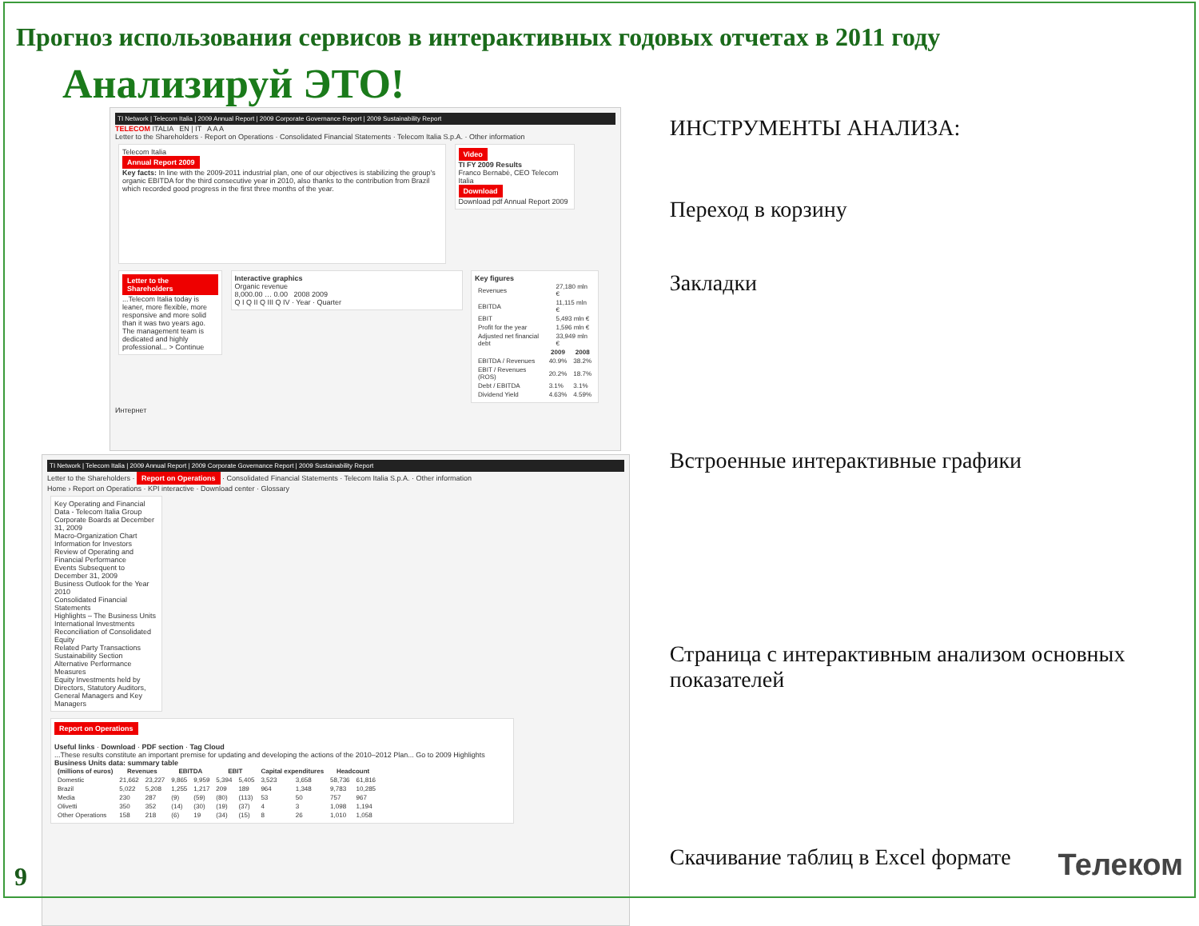Прогноз использования сервисов в интерактивных годовых отчетах в 2011 году
Анализируй ЭТО!
TI Network | Telecom Italia | 2009 Annual Report | 2009 Corporate Governance Report | 2009 Sustainability Report
TELECOM ITALIA EN | IT A A A
Letter to the Shareholders · Report on Operations · Consolidated Financial Statements · Telecom Italia S.p.A. · Other information
Telecom Italia
Annual Report 2009
Key facts: In line with the 2009-2011 industrial plan, one of our objectives is stabilizing the group's organic EBITDA for the third consecutive year in 2010, also thanks to the contribution from Brazil which recorded good progress in the first three months of the year.
Video
TI FY 2009 Results
Franco Bernabè, CEO Telecom Italia
Download
Download pdf Annual Report 2009
Letter to the Shareholders
...Telecom Italia today is leaner, more flexible, more responsive and more solid than it was two years ago. The management team is dedicated and highly professional... > Continue
Interactive graphics
Organic revenue
8,000.00 … 0.00 2008 2009
Q I Q II Q III Q IV · Year · Quarter
Key figures
| Revenues | 27,180 mln € |
| EBITDA | 11,115 mln € |
| EBIT | 5,493 mln € |
| Profit for the year | 1,596 mln € |
| Adjusted net financial debt | 33,949 mln € |
| | 2009 | 2008 |
| --- | --- | --- |
| EBITDA / Revenues | 40.9% | 38.2% |
| EBIT / Revenues (ROS) | 20.2% | 18.7% |
| Debt / EBITDA | 3.1% | 3.1% |
| Dividend Yield | 4.63% | 4.59% |
Интернет
TI Network | Telecom Italia | 2009 Annual Report | 2009 Corporate Governance Report | 2009 Sustainability Report
Letter to the Shareholders · Report on Operations · Consolidated Financial Statements · Telecom Italia S.p.A. · Other information
Home › Report on Operations · KPI interactive · Download center · Glossary
Key Operating and Financial Data - Telecom Italia Group
Corporate Boards at December 31, 2009
Macro-Organization Chart
Information for Investors
Review of Operating and Financial Performance
Events Subsequent to December 31, 2009
Business Outlook for the Year 2010
Consolidated Financial Statements
Highlights – The Business Units
International Investments
Reconciliation of Consolidated Equity
Related Party Transactions
Sustainability Section
Alternative Performance Measures
Equity Investments held by Directors, Statutory Auditors, General Managers and Key Managers
Report on Operations
Useful links · Download · PDF section · Tag Cloud
...These results constitute an important premise for updating and developing the actions of the 2010–2012 Plan... Go to 2009 Highlights
Business Units data: summary table
| (millions of euros) | Revenues | | EBITDA | | EBIT | | Capital expenditures | | Headcount | |
| --- | --- | --- | --- | --- | --- | --- | --- | --- | --- | --- |
| Domestic | 21,662 | 23,227 | 9,865 | 9,959 | 5,394 | 5,405 | 3,523 | 3,658 | 58,736 | 61,816 |
| Brazil | 5,022 | 5,208 | 1,255 | 1,217 | 209 | 189 | 964 | 1,348 | 9,783 | 10,285 |
| Media | 230 | 287 | (9) | (59) | (80) | (113) | 53 | 50 | 757 | 967 |
| Olivetti | 350 | 352 | (14) | (30) | (19) | (37) | 4 | 3 | 1,098 | 1,194 |
| Other Operations | 158 | 218 | (6) | 19 | (34) | (15) | 8 | 26 | 1,010 | 1,058 |
ИНСТРУМЕНТЫ АНАЛИЗА:
Переход в корзину
Закладки
Встроенные интерактивные графики
Страница с интерактивным анализом основных показателей
Скачивание таблиц в Excel формате
9 Телеком